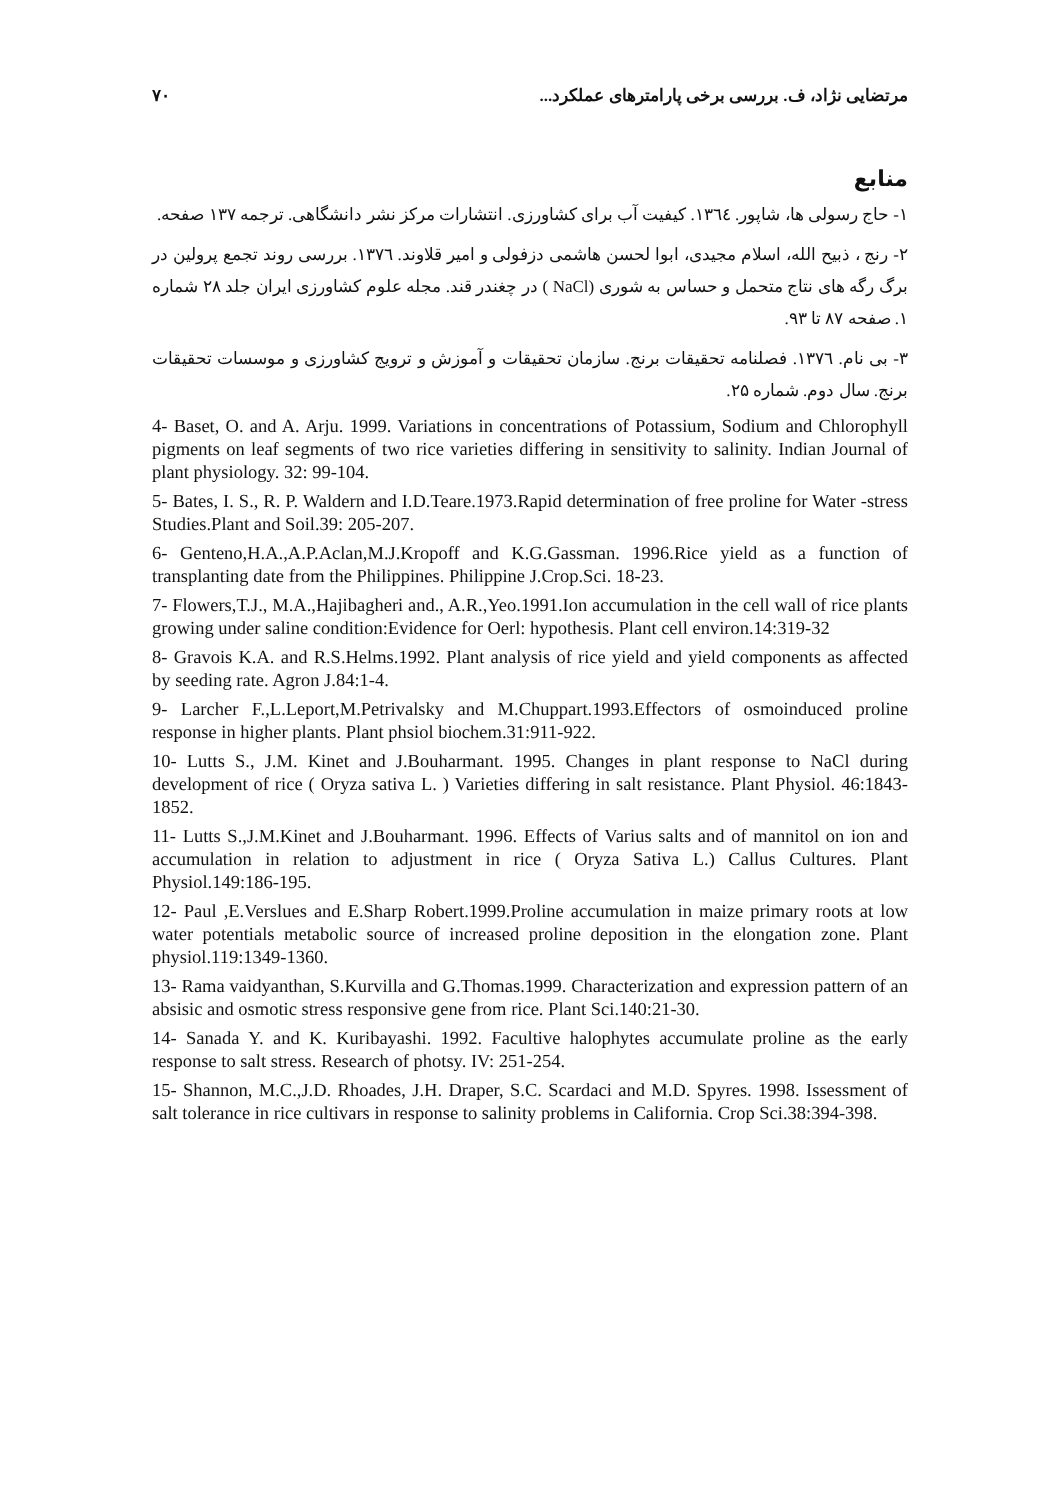مرتضایی نژاد، ف. بررسی برخی پارامترهای عملکرد... ۷۰
منابع
۱- حاج رسولی ها، شاپور. ۱۳٦٤. کیفیت آب برای کشاورزی. انتشارات مرکز نشر دانشگاهی. ترجمه ۱۳۷ صفحه.
۲- رنج ، ذبیح الله، اسلام مجیدی، ابوا لحسن هاشمی دزفولی و امیر قلاوند. ۱۳۷٦. بررسی روند تجمع پرولین در برگ رگه های نتاج متحمل و حساس به شوری (NaCl ) در چغندر قند. مجله علوم کشاورزی ایران جلد ۲۸ شماره ۱. صفحه ۸۷ تا ۹۳.
۳- بی نام. ۱۳۷٦. فصلنامه تحقیقات برنج. سازمان تحقیقات و آموزش و ترویج کشاورزی و موسسات تحقیقات برنج. سال دوم. شماره ۲۵.
4- Baset, O. and A. Arju. 1999. Variations in concentrations of Potassium, Sodium and Chlorophyll pigments on leaf segments of two rice varieties differing in sensitivity to salinity. Indian Journal of plant physiology. 32: 99-104.
5- Bates, I. S., R. P. Waldern and I.D.Teare.1973.Rapid determination of free proline for Water -stress Studies.Plant and Soil.39: 205-207.
6- Genteno,H.A.,A.P.Aclan,M.J.Kropoff and K.G.Gassman. 1996.Rice yield as a function of transplanting date from the Philippines. Philippine J.Crop.Sci. 18-23.
7- Flowers,T.J., M.A.,Hajibagheri and., A.R.,Yeo.1991.Ion accumulation in the cell wall of rice plants growing under saline condition:Evidence for Oerl: hypothesis. Plant cell environ.14:319-32
8- Gravois K.A. and R.S.Helms.1992. Plant analysis of rice yield and yield components as affected by seeding rate. Agron J.84:1-4.
9- Larcher F.,L.Leport,M.Petrivalsky and M.Chuppart.1993.Effectors of osmoinduced proline response in higher plants. Plant phsiol biochem.31:911-922.
10- Lutts S., J.M. Kinet and J.Bouharmant. 1995. Changes in plant response to NaCl during development of rice ( Oryza sativa L. ) Varieties differing in salt resistance. Plant Physiol. 46:1843- 1852.
11- Lutts S.,J.M.Kinet and J.Bouharmant. 1996. Effects of Varius salts and of mannitol on ion and accumulation in relation to adjustment in rice ( Oryza Sativa L.) Callus Cultures. Plant Physiol.149:186-195.
12- Paul ,E.Verslues and E.Sharp Robert.1999.Proline accumulation in maize primary roots at low water potentials metabolic source of increased proline deposition in the elongation zone. Plant physiol.119:1349-1360.
13- Rama vaidyanthan, S.Kurvilla and G.Thomas.1999. Characterization and expression pattern of an absisic and osmotic stress responsive gene from rice. Plant Sci.140:21-30.
14- Sanada Y. and K. Kuribayashi. 1992. Facultive halophytes accumulate proline as the early response to salt stress. Research of photsy. IV: 251-254.
15- Shannon, M.C.,J.D. Rhoades, J.H. Draper, S.C. Scardaci and M.D. Spyres. 1998. Issessment of salt tolerance in rice cultivars in response to salinity problems in California. Crop Sci.38:394-398.